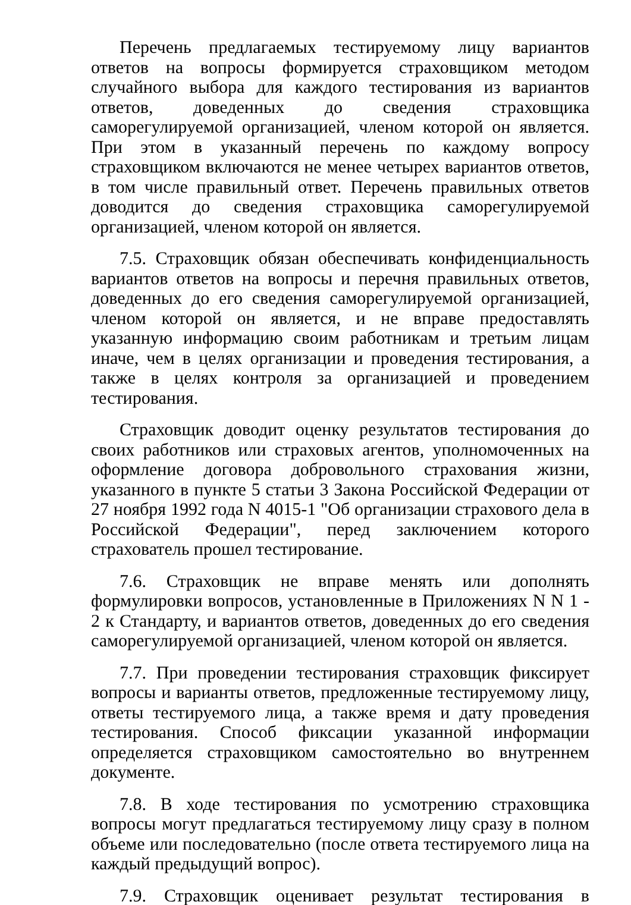Перечень предлагаемых тестируемому лицу вариантов ответов на вопросы формируется страховщиком методом случайного выбора для каждого тестирования из вариантов ответов, доведенных до сведения страховщика саморегулируемой организацией, членом которой он является. При этом в указанный перечень по каждому вопросу страховщиком включаются не менее четырех вариантов ответов, в том числе правильный ответ. Перечень правильных ответов доводится до сведения страховщика саморегулируемой организацией, членом которой он является.
7.5. Страховщик обязан обеспечивать конфиденциальность вариантов ответов на вопросы и перечня правильных ответов, доведенных до его сведения саморегулируемой организацией, членом которой он является, и не вправе предоставлять указанную информацию своим работникам и третьим лицам иначе, чем в целях организации и проведения тестирования, а также в целях контроля за организацией и проведением тестирования.
Страховщик доводит оценку результатов тестирования до своих работников или страховых агентов, уполномоченных на оформление договора добровольного страхования жизни, указанного в пункте 5 статьи 3 Закона Российской Федерации от 27 ноября 1992 года N 4015-1 "Об организации страхового дела в Российской Федерации", перед заключением которого страхователь прошел тестирование.
7.6. Страховщик не вправе менять или дополнять формулировки вопросов, установленные в Приложениях N N 1 - 2 к Стандарту, и вариантов ответов, доведенных до его сведения саморегулируемой организацией, членом которой он является.
7.7. При проведении тестирования страховщик фиксирует вопросы и варианты ответов, предложенные тестируемому лицу, ответы тестируемого лица, а также время и дату проведения тестирования. Способ фиксации указанной информации определяется страховщиком самостоятельно во внутреннем документе.
7.8. В ходе тестирования по усмотрению страховщика вопросы могут предлагаться тестируемому лицу сразу в полном объеме или последовательно (после ответа тестируемого лица на каждый предыдущий вопрос).
7.9. Страховщик оценивает результат тестирования в